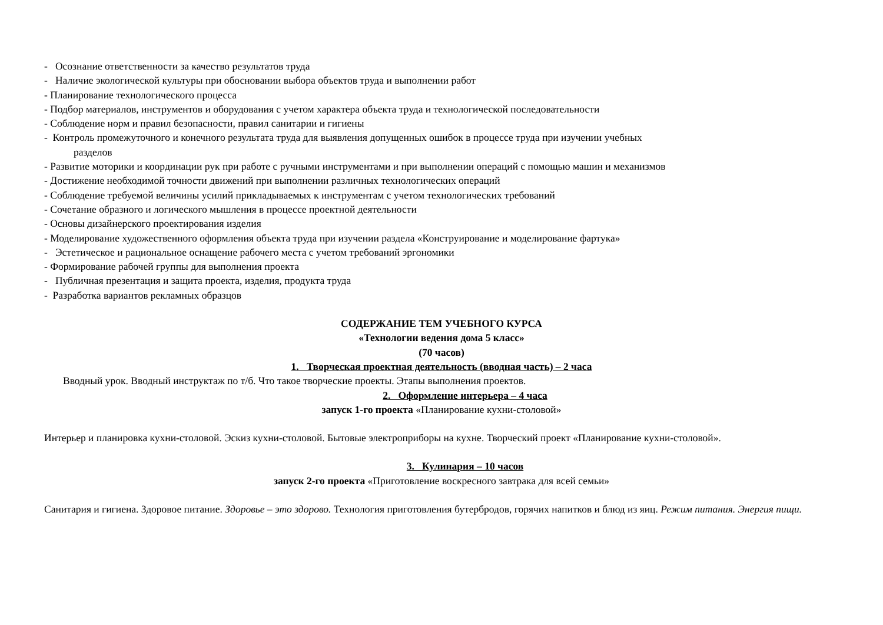- Осознание ответственности за качество результатов труда
- Наличие экологической культуры при обосновании выбора объектов труда и выполнении работ
- Планирование технологического процесса
- Подбор материалов, инструментов и оборудования с учетом характера объекта труда и технологической последовательности
- Соблюдение норм и правил безопасности, правил санитарии и гигиены
- Контроль промежуточного и конечного результата труда для выявления допущенных ошибок в процессе труда при изучении учебных
разделов
- Развитие моторики и координации рук при работе с ручными инструментами и при выполнении операций с помощью машин и механизмов
- Достижение необходимой точности движений при выполнении различных технологических операций
- Соблюдение требуемой величины усилий прикладываемых к инструментам с учетом технологических требований
- Сочетание образного и логического мышления в процессе проектной деятельности
- Основы дизайнерского проектирования изделия
- Моделирование художественного оформления объекта труда при изучении раздела «Конструирование и моделирование фартука»
- Эстетическое и рациональное оснащение рабочего места с учетом требований эргономики
- Формирование рабочей группы для выполнения проекта
- Публичная презентация и защита проекта, изделия, продукта труда
- Разработка вариантов рекламных образцов
СОДЕРЖАНИЕ ТЕМ УЧЕБНОГО КУРСА
«Технологии ведения дома 5 класс»
(70 часов)
1. Творческая проектная деятельность (вводная часть) – 2 часа
Вводный урок. Вводный инструктаж по т/б. Что такое творческие проекты. Этапы выполнения проектов.
2. Оформление интерьера – 4 часа
запуск 1-го проекта «Планирование кухни-столовой»
Интерьер и планировка кухни-столовой. Эскиз кухни-столовой. Бытовые электроприборы на кухне. Творческий проект «Планирование кухни-столовой».
3. Кулинария – 10 часов
запуск 2-го проекта «Приготовление воскресного завтрака для всей семьи»
Санитария и гигиена. Здоровое питание. Здоровье – это здорово. Технология приготовления бутербродов, горячих напитков и блюд из яиц. Режим питания. Энергия пищи.